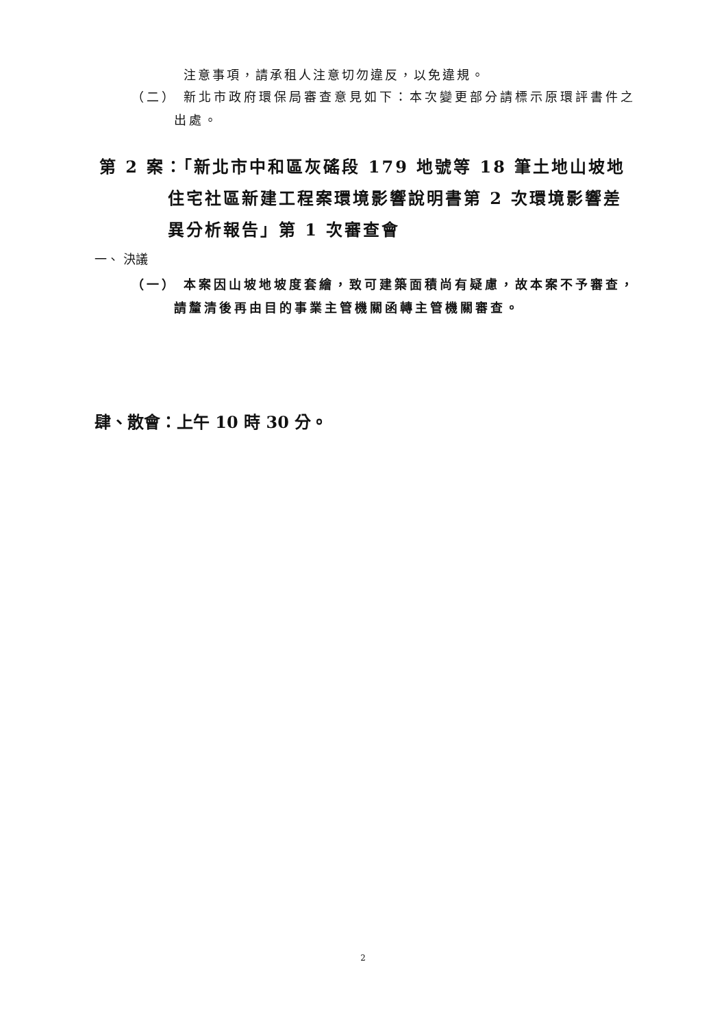注意事項，請承租人注意切勿違反，以免違規。
（二） 新北市政府環保局審查意見如下：本次變更部分請標示原環評書件之出處。
第 2 案：「新北市中和區灰磘段 179 地號等 18 筆土地山坡地住宅社區新建工程案環境影響說明書第 2 次環境影響差異分析報告」第 1 次審查會
一、 決議
（一） 本案因山坡地坡度套繪，致可建築面積尚有疑慮，故本案不予審查，請釐清後再由目的事業主管機關函轉主管機關審查。
肆、散會：上午 10 時 30 分。
2